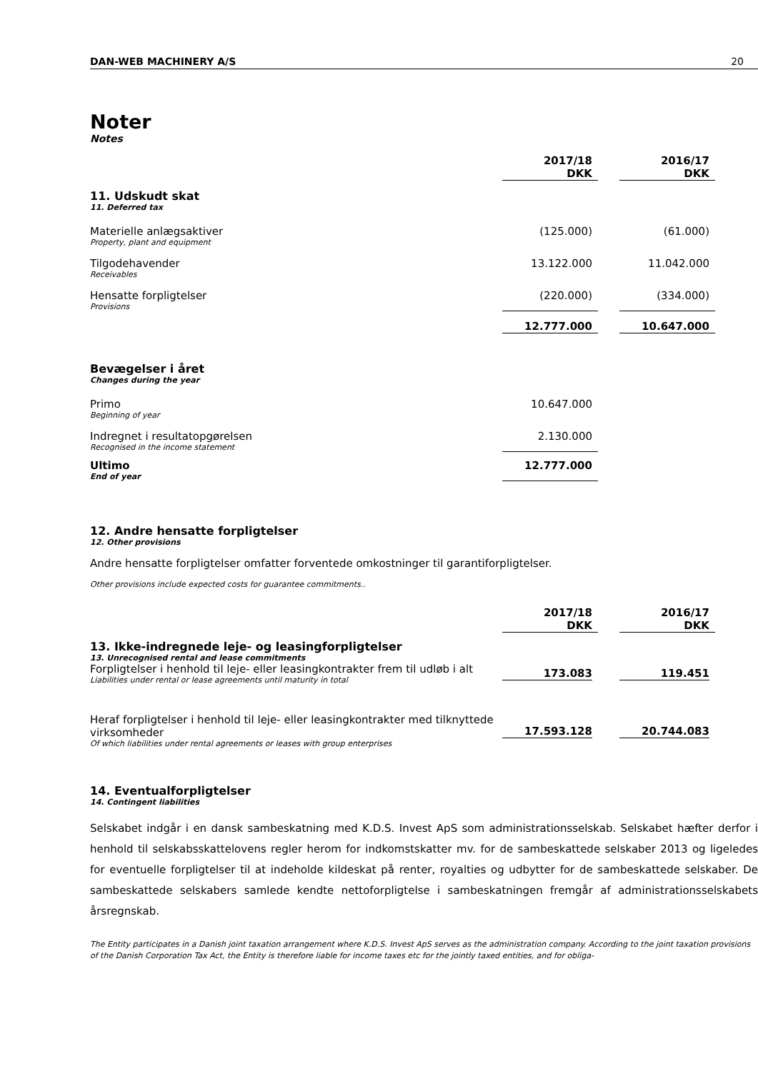DAN-WEB MACHINERY A/S 20
Noter
Notes
| | 2017/18 DKK | | 2016/17 DKK |
| 11. Udskudt skat 11. Deferred tax | | | |
| Materielle anlægsaktiver Property, plant and equipment | (125.000) | | (61.000) |
| Tilgodehavender Receivables | 13.122.000 | | 11.042.000 |
| Hensatte forpligtelser Provisions | (220.000) | | (334.000) |
| | 12.777.000 | | 10.647.000 |
| Bevægelser i året Changes during the year | | | |
| Primo Beginning of year | 10.647.000 | | |
| Indregnet i resultatopgørelsen Recognised in the income statement | 2.130.000 | | |
| Ultimo End of year | 12.777.000 | | |
12. Andre hensatte forpligtelser
12. Other provisions
Andre hensatte forpligtelser omfatter forventede omkostninger til garantiforpligtelser.
Other provisions include expected costs for guarantee commitments..
| | 2017/18 DKK | | 2016/17 DKK |
| 13. Ikke-indregnede leje- og leasingforpligtelser 13. Unrecognised rental and lease commitments | | | |
| Forpligtelser i henhold til leje- eller leasingkontrakter frem til udløb i alt Liabilities under rental or lease agreements until maturity in total | 173.083 | | 119.451 |
| Heraf forpligtelser i henhold til leje- eller leasingkontrakter med tilknyttede virksomheder Of which liabilities under rental agreements or leases with group enterprises | 17.593.128 | | 20.744.083 |
14. Eventualforpligtelser
14. Contingent liabilities
Selskabet indgår i en dansk sambeskatning med K.D.S. Invest ApS som administrationsselskab. Selskabet hæfter derfor i henhold til selskabsskattelovens regler herom for indkomstskatter mv. for de sambeskattede selskaber 2013 og ligeledes for eventuelle forpligtelser til at indeholde kildeskat på renter, royalties og udbytter for de sambeskattede selskaber. De sambeskattede selskabers samlede kendte nettoforpligtelse i sambeskatningen fremgår af administrationsselskabets årsregnskab.
The Entity participates in a Danish joint taxation arrangement where K.D.S. Invest ApS serves as the administration company. According to the joint taxation provisions of the Danish Corporation Tax Act, the Entity is therefore liable for income taxes etc for the jointly taxed entities, and for obliga-